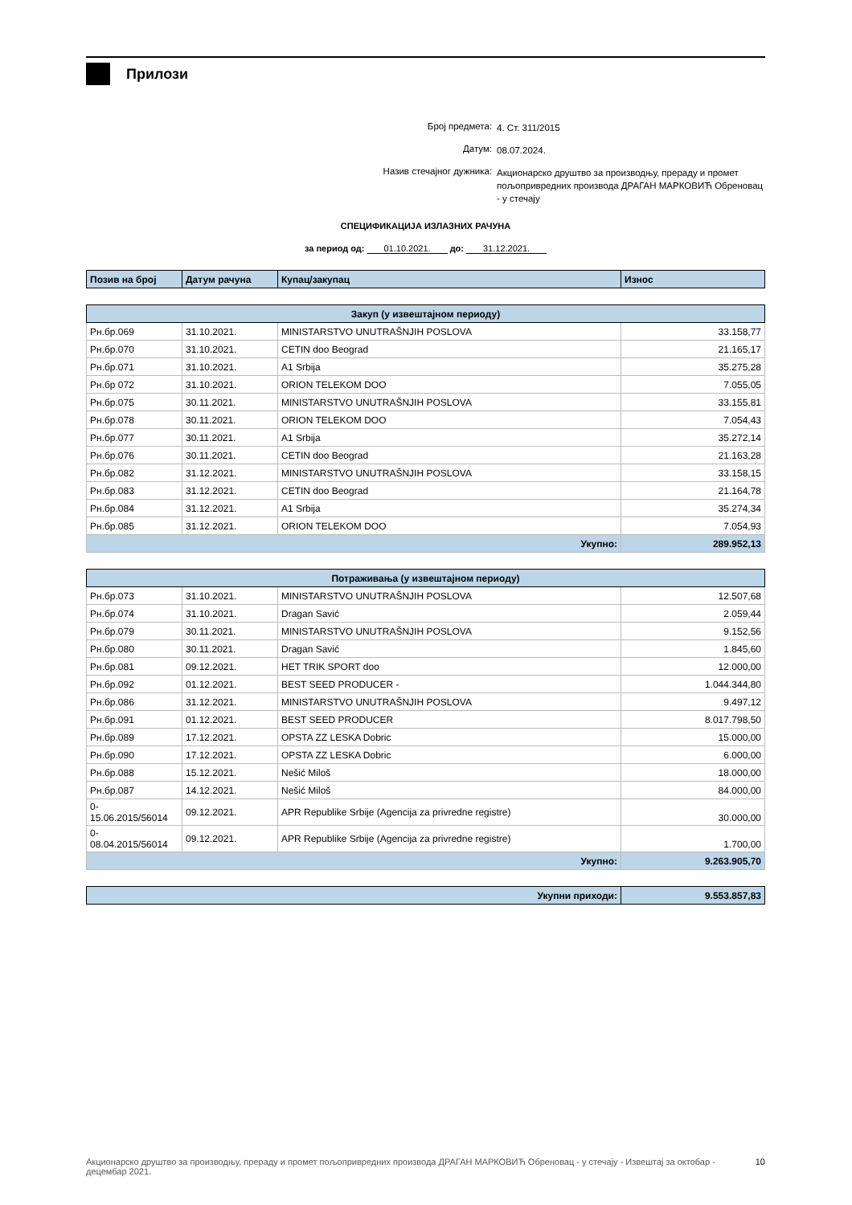Прилози
Број предмета: 4. Ст. 311/2015
Датум: 08.07.2024.
Назив стечајног дужника: Акционарско друштво за производњу, прераду и промет пољопривредних производа ДРАГАН МАРКОВИЋ Обреновац - у стечају
СПЕЦИФИКАЦИЈА ИЗЛАЗНИХ РАЧУНА
за период од: 01.10.2021. до: 31.12.2021.
| Позив на број | Датум рачуна | Купац/закупац | Износ |
| --- | --- | --- | --- |
| Закуп (у извештајном периоду) | | | |
| Рн.бр.069 | 31.10.2021. | MINISTARSTVO UNUTRAŠNJIH POSLOVA | 33.158,77 |
| Рн.бр.070 | 31.10.2021. | CETIN doo Beograd | 21.165,17 |
| Рн.бр.071 | 31.10.2021. | A1 Srbija | 35.275,28 |
| Рн.бр 072 | 31.10.2021. | ORION TELEKOM DOO | 7.055,05 |
| Рн.бр.075 | 30.11.2021. | MINISTARSTVO UNUTRAŠNJIH POSLOVA | 33.155,81 |
| Рн.бр.078 | 30.11.2021. | ORION TELEKOM DOO | 7.054,43 |
| Рн.бр.077 | 30.11.2021. | A1 Srbija | 35.272,14 |
| Рн.бр.076 | 30.11.2021. | CETIN doo Beograd | 21.163,28 |
| Рн.бр.082 | 31.12.2021. | MINISTARSTVO UNUTRAŠNJIH POSLOVA | 33.158,15 |
| Рн.бр.083 | 31.12.2021. | CETIN doo Beograd | 21.164,78 |
| Рн.бр.084 | 31.12.2021. | A1 Srbija | 35.274,34 |
| Рн.бр.085 | 31.12.2021. | ORION TELEKOM DOO | 7.054,93 |
| Укупно: | | | 289.952,13 |
| Потраживања (у извештајном периоду) | | | |
| Рн.бр.073 | 31.10.2021. | MINISTARSTVO UNUTRAŠNJIH POSLOVA | 12.507,68 |
| Рн.бр.074 | 31.10.2021. | Dragan Savić | 2.059,44 |
| Рн.бр.079 | 30.11.2021. | MINISTARSTVO UNUTRAŠNJIH POSLOVA | 9.152,56 |
| Рн.бр.080 | 30.11.2021. | Dragan Savić | 1.845,60 |
| Рн.бр.081 | 09.12.2021. | HET TRIK SPORT doo | 12.000,00 |
| Рн.бр.092 | 01.12.2021. | BEST SEED PRODUCER - | 1.044.344,80 |
| Рн.бр.086 | 31.12.2021. | MINISTARSTVO UNUTRAŠNJIH POSLOVA | 9.497,12 |
| Рн.бр.091 | 01.12.2021. | BEST SEED PRODUCER | 8.017.798,50 |
| Рн.бр.089 | 17.12.2021. | OPSTA ZZ LESKA Dobric | 15.000,00 |
| Рн.бр.090 | 17.12.2021. | OPSTA ZZ LESKA Dobric | 6.000,00 |
| Рн.бр.088 | 15.12.2021. | Nešić Miloš | 18.000,00 |
| Рн.бр.087 | 14.12.2021. | Nešić Miloš | 84.000,00 |
| 0- 15.06.2015/56014 | 09.12.2021. | APR Republike Srbije (Agencija za privredne registre) | 30.000,00 |
| 0- 08.04.2015/56014 | 09.12.2021. | APR Republike Srbije (Agencija za privredne registre) | 1.700,00 |
| Укупно: | | | 9.263.905,70 |
| Укупни приходи: | 9.553.857,83 |
Акционарско друштво за производњу, прераду и промет пољопривредних производа ДРАГАН МАРКОВИЋ Обреновац - у стечају - Извештај за октобар - децембар 2021. 10